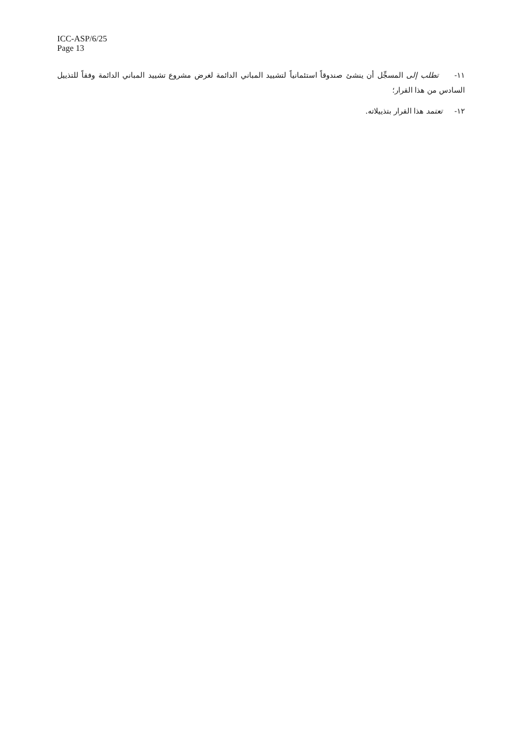ICC-ASP/6/25
Page 13
١١- تطلب إلى المسجِّل أن ينشئ صندوقاً استئمانياً لتشييد المباني الدائمة لغرض مشروع تشييد المباني الدائمة وفقاً للتذييل السادس من هذا القرار؛
١٢- تعتمد هذا القرار بتذييلاته.